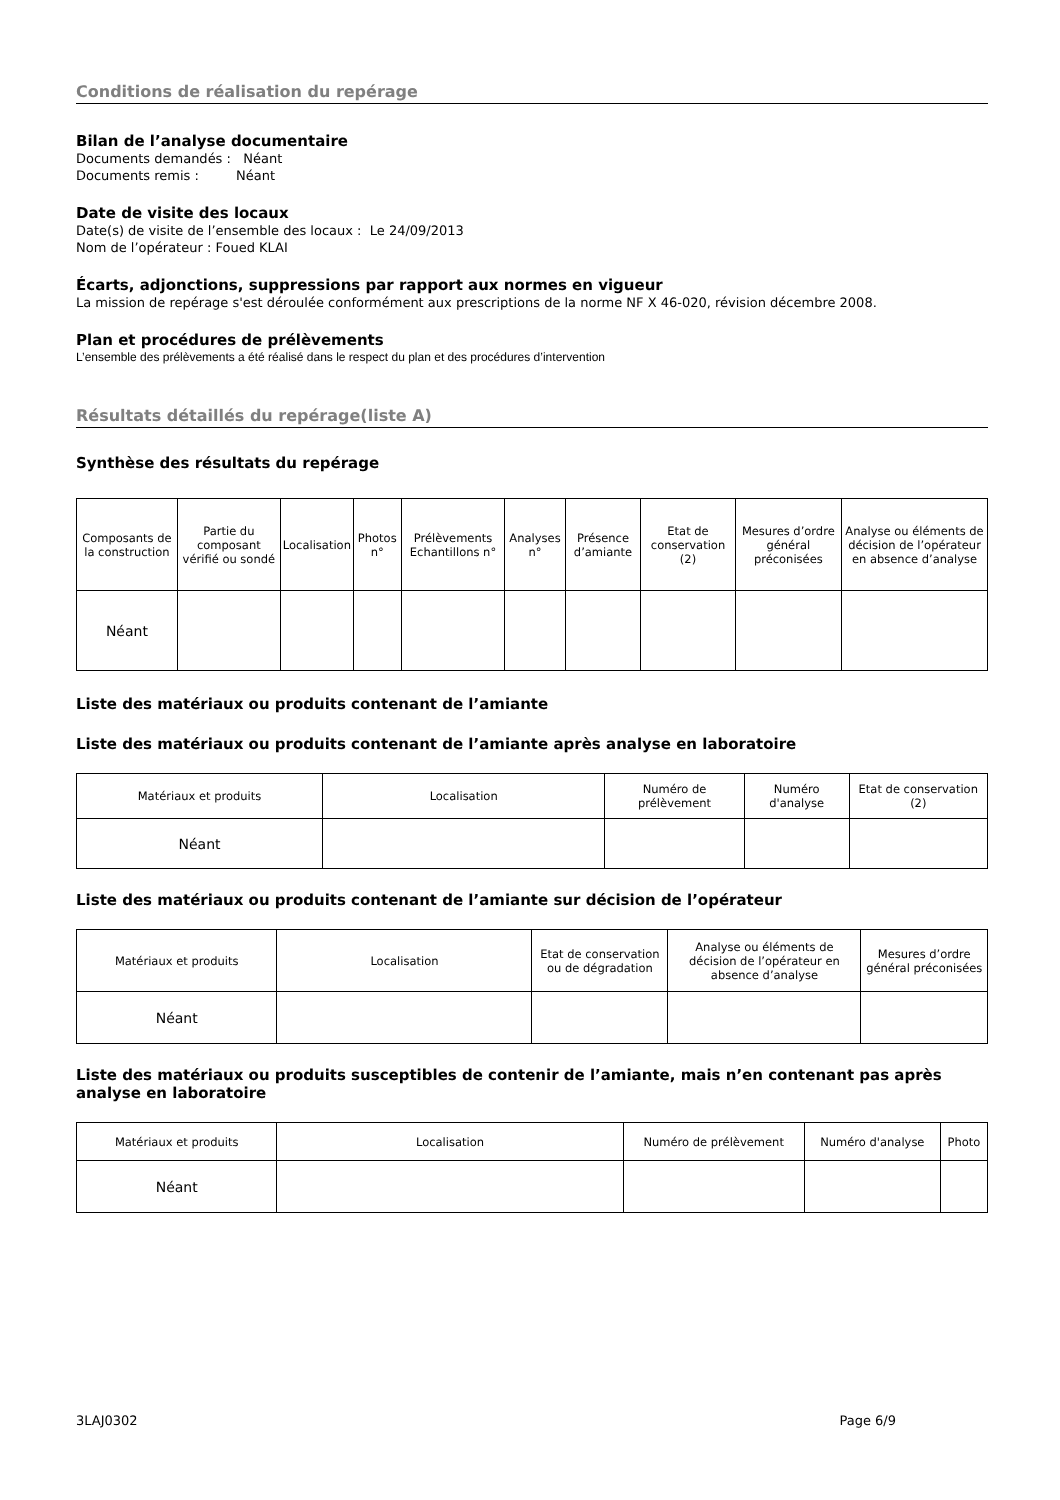Conditions de réalisation du repérage
Bilan de l’analyse documentaire
Documents demandés : Néant
Documents remis : Néant
Date de visite des locaux
Date(s) de visite de l’ensemble des locaux : Le 24/09/2013
Nom de l’opérateur : Foued KLAI
Écarts, adjonctions, suppressions par rapport aux normes en vigueur
La mission de repérage s'est déroulée conformément aux prescriptions de la norme NF X 46-020, révision décembre 2008.
Plan et procédures de prélèvements
L’ensemble des prélèvements a été réalisé dans le respect du plan et des procédures d’intervention
Résultats détaillés du repérage(liste A)
Synthèse des résultats du repérage
| Composants de la construction | Partie du composant vérifié ou sondé | Localisation | Photos n° | Prélèvements Echantillons n° | Analyses n° | Présence d’amiante | Etat de conservation (2) | Mesures d’ordre général préconisées | Analyse ou éléments de décision de l’opérateur en absence d’analyse |
| --- | --- | --- | --- | --- | --- | --- | --- | --- | --- |
| Néant | | | | | | | | | |
Liste des matériaux ou produits contenant de l’amiante
Liste des matériaux ou produits contenant de l’amiante après analyse en laboratoire
| Matériaux et produits | Localisation | Numéro de prélèvement | Numéro d'analyse | Etat de conservation (2) |
| --- | --- | --- | --- | --- |
| Néant | | | | |
Liste des matériaux ou produits contenant de l’amiante sur décision de l’opérateur
| Matériaux et produits | Localisation | Etat de conservation ou de dégradation | Analyse ou éléments de décision de l’opérateur en absence d’analyse | Mesures d’ordre général préconisées |
| --- | --- | --- | --- | --- |
| Néant | | | | |
Liste des matériaux ou produits susceptibles de contenir de l’amiante, mais n’en contenant pas après analyse en laboratoire
| Matériaux et produits | Localisation | Numéro de prélèvement | Numéro d'analyse | Photo |
| --- | --- | --- | --- | --- |
| Néant | | | | |
3LAJ0302 Page 6/9